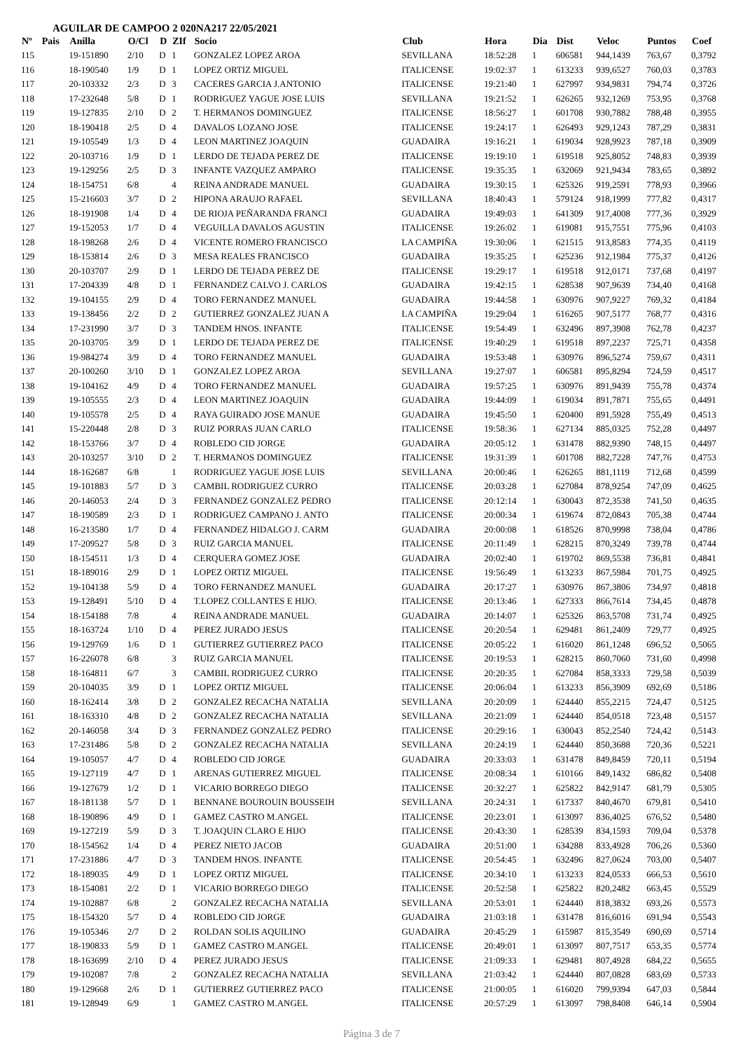AGUILAR DE CAMPOO 2 020NA217 22/05/2021
| Nº | Pais | Anilla | O/Cl | D | ZIf | Socio | Club | Hora | Dia | Dist | Veloc | Puntos | Coef |
| --- | --- | --- | --- | --- | --- | --- | --- | --- | --- | --- | --- | --- | --- |
| 115 | | 19-151890 | 2/10 | D | 1 | GONZALEZ LOPEZ AROA | SEVILLANA | 18:52:28 | 1 | 606581 | 944,1439 | 763,67 | 0,3792 |
| 116 | | 18-190540 | 1/9 | D | 1 | LOPEZ ORTIZ MIGUEL | ITALICENSE | 19:02:37 | 1 | 613233 | 939,6527 | 760,03 | 0,3783 |
| 117 | | 20-103332 | 2/3 | D | 3 | CACERES GARCIA J.ANTONIO | ITALICENSE | 19:21:40 | 1 | 627997 | 934,9831 | 794,74 | 0,3726 |
| 118 | | 17-232648 | 5/8 | D | 1 | RODRIGUEZ YAGUE JOSE LUIS | SEVILLANA | 19:21:52 | 1 | 626265 | 932,1269 | 753,95 | 0,3768 |
| 119 | | 19-127835 | 2/10 | D | 2 | T. HERMANOS DOMINGUEZ | ITALICENSE | 18:56:27 | 1 | 601708 | 930,7882 | 788,48 | 0,3955 |
| 120 | | 18-190418 | 2/5 | D | 4 | DAVALOS LOZANO JOSE | ITALICENSE | 19:24:17 | 1 | 626493 | 929,1243 | 787,29 | 0,3831 |
| 121 | | 19-105549 | 1/3 | D | 4 | LEON MARTINEZ JOAQUIN | GUADAIRA | 19:16:21 | 1 | 619034 | 928,9923 | 787,18 | 0,3909 |
| 122 | | 20-103716 | 1/9 | D | 1 | LERDO DE TEJADA PEREZ DE | ITALICENSE | 19:19:10 | 1 | 619518 | 925,8052 | 748,83 | 0,3939 |
| 123 | | 19-129256 | 2/5 | D | 3 | INFANTE VAZQUEZ AMPARO | ITALICENSE | 19:35:35 | 1 | 632069 | 921,9434 | 783,65 | 0,3892 |
| 124 | | 18-154751 | 6/8 | | 4 | REINA ANDRADE MANUEL | GUADAIRA | 19:30:15 | 1 | 625326 | 919,2591 | 778,93 | 0,3966 |
| 125 | | 15-216603 | 3/7 | D | 2 | HIPONA ARAUJO RAFAEL | SEVILLANA | 18:40:43 | 1 | 579124 | 918,1999 | 777,82 | 0,4317 |
| 126 | | 18-191908 | 1/4 | D | 4 | DE RIOJA PEÑARANDA FRANCI | GUADAIRA | 19:49:03 | 1 | 641309 | 917,4008 | 777,36 | 0,3929 |
| 127 | | 19-152053 | 1/7 | D | 4 | VEGUILLA DAVALOS AGUSTIN | ITALICENSE | 19:26:02 | 1 | 619081 | 915,7551 | 775,96 | 0,4103 |
| 128 | | 18-198268 | 2/6 | D | 4 | VICENTE ROMERO FRANCISCO | LA CAMPIÑA | 19:30:06 | 1 | 621515 | 913,8583 | 774,35 | 0,4119 |
| 129 | | 18-153814 | 2/6 | D | 3 | MESA REALES FRANCISCO | GUADAIRA | 19:35:25 | 1 | 625236 | 912,1984 | 775,37 | 0,4126 |
| 130 | | 20-103707 | 2/9 | D | 1 | LERDO DE TEJADA PEREZ DE | ITALICENSE | 19:29:17 | 1 | 619518 | 912,0171 | 737,68 | 0,4197 |
| 131 | | 17-204339 | 4/8 | D | 1 | FERNANDEZ CALVO J. CARLOS | GUADAIRA | 19:42:15 | 1 | 628538 | 907,9639 | 734,40 | 0,4168 |
| 132 | | 19-104155 | 2/9 | D | 4 | TORO FERNANDEZ MANUEL | GUADAIRA | 19:44:58 | 1 | 630976 | 907,9227 | 769,32 | 0,4184 |
| 133 | | 19-138456 | 2/2 | D | 2 | GUTIERREZ GONZALEZ JUAN A | LA CAMPIÑA | 19:29:04 | 1 | 616265 | 907,5177 | 768,77 | 0,4316 |
| 134 | | 17-231990 | 3/7 | D | 3 | TANDEM HNOS. INFANTE | ITALICENSE | 19:54:49 | 1 | 632496 | 897,3908 | 762,78 | 0,4237 |
| 135 | | 20-103705 | 3/9 | D | 1 | LERDO DE TEJADA PEREZ DE | ITALICENSE | 19:40:29 | 1 | 619518 | 897,2237 | 725,71 | 0,4358 |
| 136 | | 19-984274 | 3/9 | D | 4 | TORO FERNANDEZ MANUEL | GUADAIRA | 19:53:48 | 1 | 630976 | 896,5274 | 759,67 | 0,4311 |
| 137 | | 20-100260 | 3/10 | D | 1 | GONZALEZ LOPEZ AROA | SEVILLANA | 19:27:07 | 1 | 606581 | 895,8294 | 724,59 | 0,4517 |
| 138 | | 19-104162 | 4/9 | D | 4 | TORO FERNANDEZ MANUEL | GUADAIRA | 19:57:25 | 1 | 630976 | 891,9439 | 755,78 | 0,4374 |
| 139 | | 19-105555 | 2/3 | D | 4 | LEON MARTINEZ JOAQUIN | GUADAIRA | 19:44:09 | 1 | 619034 | 891,7871 | 755,65 | 0,4491 |
| 140 | | 19-105578 | 2/5 | D | 4 | RAYA GUIRADO JOSE MANUE | GUADAIRA | 19:45:50 | 1 | 620400 | 891,5928 | 755,49 | 0,4513 |
| 141 | | 15-220448 | 2/8 | D | 3 | RUIZ PORRAS JUAN CARLO | ITALICENSE | 19:58:36 | 1 | 627134 | 885,0325 | 752,28 | 0,4497 |
| 142 | | 18-153766 | 3/7 | D | 4 | ROBLEDO CID JORGE | GUADAIRA | 20:05:12 | 1 | 631478 | 882,9390 | 748,15 | 0,4497 |
| 143 | | 20-103257 | 3/10 | D | 2 | T. HERMANOS DOMINGUEZ | ITALICENSE | 19:31:39 | 1 | 601708 | 882,7228 | 747,76 | 0,4753 |
| 144 | | 18-162687 | 6/8 | | 1 | RODRIGUEZ YAGUE JOSE LUIS | SEVILLANA | 20:00:46 | 1 | 626265 | 881,1119 | 712,68 | 0,4599 |
| 145 | | 19-101883 | 5/7 | D | 3 | CAMBIL RODRIGUEZ CURRO | ITALICENSE | 20:03:28 | 1 | 627084 | 878,9254 | 747,09 | 0,4625 |
| 146 | | 20-146053 | 2/4 | D | 3 | FERNANDEZ GONZALEZ PEDRO | ITALICENSE | 20:12:14 | 1 | 630043 | 872,3538 | 741,50 | 0,4635 |
| 147 | | 18-190589 | 2/3 | D | 1 | RODRIGUEZ CAMPANO J. ANTO | ITALICENSE | 20:00:34 | 1 | 619674 | 872,0843 | 705,38 | 0,4744 |
| 148 | | 16-213580 | 1/7 | D | 4 | FERNANDEZ HIDALGO J. CARM | GUADAIRA | 20:00:08 | 1 | 618526 | 870,9998 | 738,04 | 0,4786 |
| 149 | | 17-209527 | 5/8 | D | 3 | RUIZ GARCIA MANUEL | ITALICENSE | 20:11:49 | 1 | 628215 | 870,3249 | 739,78 | 0,4744 |
| 150 | | 18-154511 | 1/3 | D | 4 | CERQUERA GOMEZ JOSE | GUADAIRA | 20:02:40 | 1 | 619702 | 869,5538 | 736,81 | 0,4841 |
| 151 | | 18-189016 | 2/9 | D | 1 | LOPEZ ORTIZ MIGUEL | ITALICENSE | 19:56:49 | 1 | 613233 | 867,5984 | 701,75 | 0,4925 |
| 152 | | 19-104138 | 5/9 | D | 4 | TORO FERNANDEZ MANUEL | GUADAIRA | 20:17:27 | 1 | 630976 | 867,3806 | 734,97 | 0,4818 |
| 153 | | 19-128491 | 5/10 | D | 4 | T.LOPEZ COLLANTES E HIJO. | ITALICENSE | 20:13:46 | 1 | 627333 | 866,7614 | 734,45 | 0,4878 |
| 154 | | 18-154188 | 7/8 | | 4 | REINA ANDRADE MANUEL | GUADAIRA | 20:14:07 | 1 | 625326 | 863,5708 | 731,74 | 0,4925 |
| 155 | | 18-163724 | 1/10 | D | 4 | PEREZ JURADO JESUS | ITALICENSE | 20:20:54 | 1 | 629481 | 861,2409 | 729,77 | 0,4925 |
| 156 | | 19-129769 | 1/6 | D | 1 | GUTIERREZ GUTIERREZ PACO | ITALICENSE | 20:05:22 | 1 | 616020 | 861,1248 | 696,52 | 0,5065 |
| 157 | | 16-226078 | 6/8 | | 3 | RUIZ GARCIA MANUEL | ITALICENSE | 20:19:53 | 1 | 628215 | 860,7060 | 731,60 | 0,4998 |
| 158 | | 18-164811 | 6/7 | | 3 | CAMBIL RODRIGUEZ CURRO | ITALICENSE | 20:20:35 | 1 | 627084 | 858,3333 | 729,58 | 0,5039 |
| 159 | | 20-104035 | 3/9 | D | 1 | LOPEZ ORTIZ MIGUEL | ITALICENSE | 20:06:04 | 1 | 613233 | 856,3909 | 692,69 | 0,5186 |
| 160 | | 18-162414 | 3/8 | D | 2 | GONZALEZ RECACHA NATALIA | SEVILLANA | 20:20:09 | 1 | 624440 | 855,2215 | 724,47 | 0,5125 |
| 161 | | 18-163310 | 4/8 | D | 2 | GONZALEZ RECACHA NATALIA | SEVILLANA | 20:21:09 | 1 | 624440 | 854,0518 | 723,48 | 0,5157 |
| 162 | | 20-146058 | 3/4 | D | 3 | FERNANDEZ GONZALEZ PEDRO | ITALICENSE | 20:29:16 | 1 | 630043 | 852,2540 | 724,42 | 0,5143 |
| 163 | | 17-231486 | 5/8 | D | 2 | GONZALEZ RECACHA NATALIA | SEVILLANA | 20:24:19 | 1 | 624440 | 850,3688 | 720,36 | 0,5221 |
| 164 | | 19-105057 | 4/7 | D | 4 | ROBLEDO CID JORGE | GUADAIRA | 20:33:03 | 1 | 631478 | 849,8459 | 720,11 | 0,5194 |
| 165 | | 19-127119 | 4/7 | D | 1 | ARENAS GUTIERREZ MIGUEL | ITALICENSE | 20:08:34 | 1 | 610166 | 849,1432 | 686,82 | 0,5408 |
| 166 | | 19-127679 | 1/2 | D | 1 | VICARIO BORREGO DIEGO | ITALICENSE | 20:32:27 | 1 | 625822 | 842,9147 | 681,79 | 0,5305 |
| 167 | | 18-181138 | 5/7 | D | 1 | BENNANE BOUROUIN BOUSSEIH | SEVILLANA | 20:24:31 | 1 | 617337 | 840,4670 | 679,81 | 0,5410 |
| 168 | | 18-190896 | 4/9 | D | 1 | GAMEZ CASTRO M.ANGEL | ITALICENSE | 20:23:01 | 1 | 613097 | 836,4025 | 676,52 | 0,5480 |
| 169 | | 19-127219 | 5/9 | D | 3 | T. JOAQUIN CLARO E HIJO | ITALICENSE | 20:43:30 | 1 | 628539 | 834,1593 | 709,04 | 0,5378 |
| 170 | | 18-154562 | 1/4 | D | 4 | PEREZ NIETO JACOB | GUADAIRA | 20:51:00 | 1 | 634288 | 833,4928 | 706,26 | 0,5360 |
| 171 | | 17-231886 | 4/7 | D | 3 | TANDEM HNOS. INFANTE | ITALICENSE | 20:54:45 | 1 | 632496 | 827,0624 | 703,00 | 0,5407 |
| 172 | | 18-189035 | 4/9 | D | 1 | LOPEZ ORTIZ MIGUEL | ITALICENSE | 20:34:10 | 1 | 613233 | 824,0533 | 666,53 | 0,5610 |
| 173 | | 18-154081 | 2/2 | D | 1 | VICARIO BORREGO DIEGO | ITALICENSE | 20:52:58 | 1 | 625822 | 820,2482 | 663,45 | 0,5529 |
| 174 | | 19-102887 | 6/8 | | 2 | GONZALEZ RECACHA NATALIA | SEVILLANA | 20:53:01 | 1 | 624440 | 818,3832 | 693,26 | 0,5573 |
| 175 | | 18-154320 | 5/7 | D | 4 | ROBLEDO CID JORGE | GUADAIRA | 21:03:18 | 1 | 631478 | 816,6016 | 691,94 | 0,5543 |
| 176 | | 19-105346 | 2/7 | D | 2 | ROLDAN SOLIS AQUILINO | GUADAIRA | 20:45:29 | 1 | 615987 | 815,3549 | 690,69 | 0,5714 |
| 177 | | 18-190833 | 5/9 | D | 1 | GAMEZ CASTRO M.ANGEL | ITALICENSE | 20:49:01 | 1 | 613097 | 807,7517 | 653,35 | 0,5774 |
| 178 | | 18-163699 | 2/10 | D | 4 | PEREZ JURADO JESUS | ITALICENSE | 21:09:33 | 1 | 629481 | 807,4928 | 684,22 | 0,5655 |
| 179 | | 19-102087 | 7/8 | | 2 | GONZALEZ RECACHA NATALIA | SEVILLANA | 21:03:42 | 1 | 624440 | 807,0828 | 683,69 | 0,5733 |
| 180 | | 19-129668 | 2/6 | D | 1 | GUTIERREZ GUTIERREZ PACO | ITALICENSE | 21:00:05 | 1 | 616020 | 799,9394 | 647,03 | 0,5844 |
| 181 | | 19-128949 | 6/9 | | 1 | GAMEZ CASTRO M.ANGEL | ITALICENSE | 20:57:29 | 1 | 613097 | 798,8408 | 646,14 | 0,5904 |
Página 3 de 7